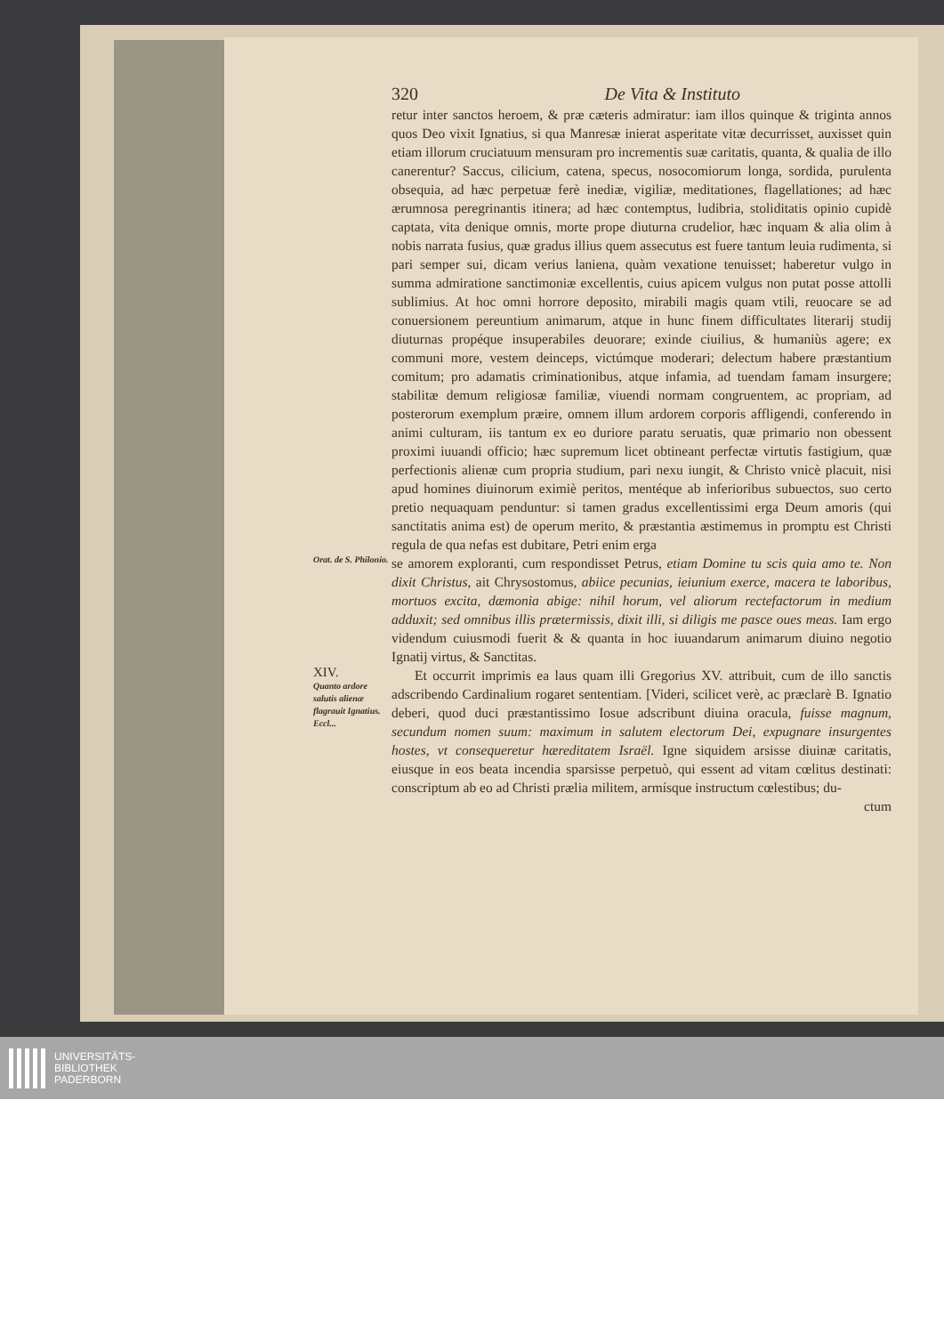320 De Vita & Instituto
retur inter sanctos heroem, & præ cæteris admiratur: iam illos quinque & triginta annos quos Deo vixit Ignatius, si qua Manresæ inierat asperitate vitæ decurrisset, auxisset quin etiam illorum cruciatuum mensuram pro incrementis suæ caritatis, quanta, & qualia de illo canerentur? Saccus, cilicium, catena, specus, nosocomiorum longa, sordida, purulenta obsequia, ad hæc perpetuæ ferè inediæ, vigiliæ, meditationes, flagellationes; ad hæc ærumnosa peregrinantis itinera; ad hæc contemptus, ludibria, stoliditatis opinio cupidè captata, vita denique omnis, morte prope diuturna crudelior, hæc inquam & alia olim à nobis narrata fusius, quæ gradus illius quem assecutus est fuere tantum leuia rudimenta, si pari semper sui, dicam verius laniena, quàm vexatione tenuisset; haberetur vulgo in summa admiratione sanctimoniæ excellentis, cuius apicem vulgus non putat posse attolli sublimius. At hoc omni horrore deposito, mirabili magis quam vtili, reuocare se ad conuersionem pereuntium animarum, atque in hunc finem difficultates literarij studij diuturnas propéque insuperabiles deuorare; exinde ciuilius, & humaniùs agere; ex communi more, vestem deinceps, victúmque moderari; delectum habere præstantium comitum; pro adamatis criminationibus, atque infamia, ad tuendam famam insurgere; stabilitæ demum religiosæ familiæ, viuendi normam congruentem, ac propriam, ad posterorum exemplum præire, omnem illum ardorem corporis affligendi, conferendo in animi culturam, iis tantum ex eo duriore paratu seruatis, quæ primario non obessent proximi iuuandi officio; hæc supremum licet obtineant perfectæ virtutis fastigium, quæ perfectionis alienæ cum propria studium, pari nexu iungit, & Christo vnicè placuit, nisi apud homines diuinorum eximiè peritos, mentéque ab inferioribus subuectos, suo certo pretio nequaquam penduntur: si tamen gradus excellentissimi erga Deum amoris (qui sanctitatis anima est) de operum merito, & præstantia æstimemus in promptu est Christi regula de qua nefas est dubitare, Petri enim erga
Orat. de S. Philonio.
se amorem exploranti, cum respondisset Petrus, etiam Domine tu scis quia amo te. Non dixit Christus, ait Chrysostomus, abiice pecunias, ieiunium exerce, macera te laboribus, mortuos excita, dæmonia abige: nihil horum, vel aliorum rectefactorum in medium adduxit; sed omnibus illis prætermissis, dixit illi, si diligis me pasce oues meas. Iam ergo videndum cuiusmodi fuerit & & quanta in hoc iuuandarum animarum diuino negotio Ignatij virtus, & Sanctitas.
XIV.
Quanto ardore salutis alienæ flagrauit Ignatius.
Eccl...
Et occurrit imprimis ea laus quam illi Gregorius XV. attribuit, cum de illo sanctis adscribendo Cardinalium rogaret sententiam. [Videri, scilicet verè, ac præclarè B. Ignatio deberi, quod duci præstantissimo Iosue adscribunt diuina oracula, fuisse magnum, secundum nomen suum: maximum in salutem electorum Dei, expugnare insurgentes hostes, vt consequeretur hæreditatem Israël. Igne siquidem arsisse diuinæ caritatis, eiusque in eos beata incendia sparsisse perpetuò, qui essent ad vitam cœlitus destinati: conscriptum ab eo ad Christi prælia militem, armísque instructum cœlestibus; du-
ctum
UNIVERSITÄTS-
BIBLIOTHEK
PADERBORN